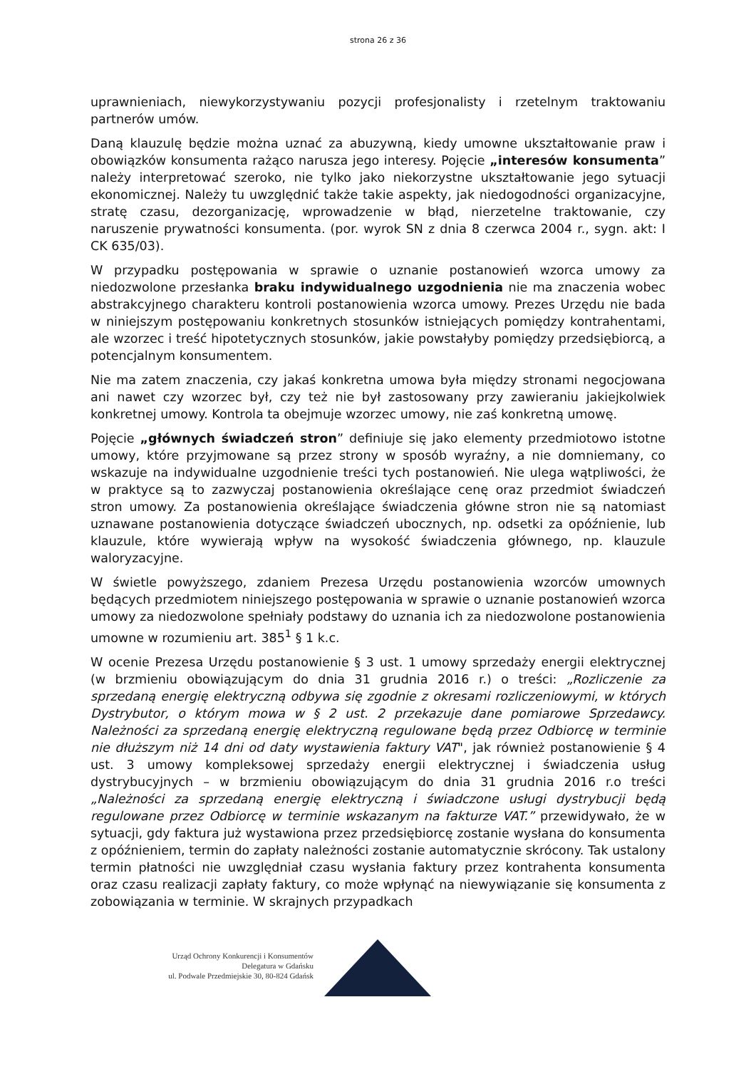strona 26 z 36
uprawnieniach, niewykorzystywaniu pozycji profesjonalisty i rzetelnym traktowaniu partnerów umów.
Daną klauzulę będzie można uznać za abuzywną, kiedy umowne ukształtowanie praw i obowiązków konsumenta rażąco narusza jego interesy. Pojęcie „interesów konsumenta” należy interpretować szeroko, nie tylko jako niekorzystne ukształtowanie jego sytuacji ekonomicznej. Należy tu uwzględnić także takie aspekty, jak niedogodności organizacyjne, stratę czasu, dezorganizację, wprowadzenie w błąd, nierzetelne traktowanie, czy naruszenie prywatności konsumenta. (por. wyrok SN z dnia 8 czerwca 2004 r., sygn. akt: I CK 635/03).
W przypadku postępowania w sprawie o uznanie postanowień wzorca umowy za niedozwolone przesłanka braku indywidualnego uzgodnienia nie ma znaczenia wobec abstrakcyjnego charakteru kontroli postanowienia wzorca umowy. Prezes Urzędu nie bada w niniejszym postępowaniu konkretnych stosunków istniejących pomiędzy kontrahentami, ale wzorzec i treść hipotetycznych stosunków, jakie powstałyby pomiędzy przedsiębiorcą, a potencjalnym konsumentem.
Nie ma zatem znaczenia, czy jakaś konkretna umowa była między stronami negocjowana ani nawet czy wzorzec był, czy też nie był zastosowany przy zawieraniu jakiejkolwiek konkretnej umowy. Kontrola ta obejmuje wzorzec umowy, nie zaś konkretną umowę.
Pojęcie „głównych świadczeń stron” definiuje się jako elementy przedmiotowo istotne umowy, które przyjmowane są przez strony w sposób wyraźny, a nie domniemany, co wskazuje na indywidualne uzgodnienie treści tych postanowień. Nie ulega wątpliwości, że w praktyce są to zazwyczaj postanowienia określające cenę oraz przedmiot świadczeń stron umowy. Za postanowienia określające świadczenia główne stron nie są natomiast uznawane postanowienia dotyczące świadczeń ubocznych, np. odsetki za opóźnienie, lub klauzule, które wywierają wpływ na wysokość świadczenia głównego, np. klauzule waloryzacyjne.
W świetle powyższego, zdaniem Prezesa Urzędu postanowienia wzorców umownych będących przedmiotem niniejszego postępowania w sprawie o uznanie postanowień wzorca umowy za niedozwolone spełniały podstawy do uznania ich za niedozwolone postanowienia umowne w rozumieniu art. 385<sup>1</sup> § 1 k.c.
W ocenie Prezesa Urzędu postanowienie § 3 ust. 1 umowy sprzedaży energii elektrycznej (w brzmieniu obowiązującym do dnia 31 grudnia 2016 r.) o treści: „Rozliczenie za sprzedaną energię elektryczną odbywa się zgodnie z okresami rozliczeniowymi, w których Dystrybutor, o którym mowa w § 2 ust. 2 przekazuje dane pomiarowe Sprzedawcy. Należności za sprzedaną energię elektryczną regulowane będą przez Odbiorcę w terminie nie dłuższym niż 14 dni od daty wystawienia faktury VAT", jak również postanowienie § 4 ust. 3 umowy kompleksowej sprzedaży energii elektrycznej i świadczenia usług dystrybucyjnych – w brzmieniu obowiązującym do dnia 31 grudnia 2016 r.o treści „Należności za sprzedaną energię elektryczną i świadczone usługi dystrybucji będą regulowane przez Odbiorcę w terminie wskazanym na fakturze VAT.” przewidywało, że w sytuacji, gdy faktura już wystawiona przez przedsiębiorcę zostanie wysłana do konsumenta z opóźnieniem, termin do zapłaty należności zostanie automatycznie skrócony. Tak ustalony termin płatności nie uwzględniał czasu wysłania faktury przez kontrahenta konsumenta oraz czasu realizacji zapłaty faktury, co może wpłynąć na niewywiązanie się konsumenta z zobowiązania w terminie. W skrajnych przypadkach
Urząd Ochrony Konkurencji i Konsumentów
Delegatura w Gdańsku
ul. Podwale Przedmiejskie 30, 80-824 Gdańsk